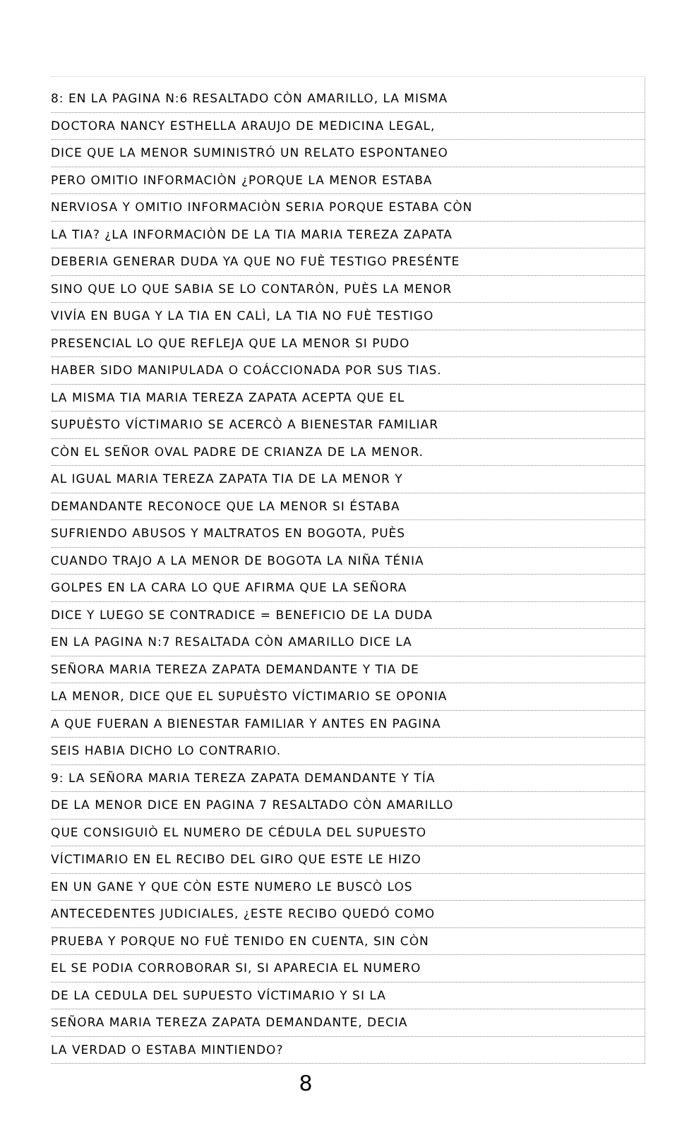8: EN LA PAGINA N:6 RESALTADO CÒN AMARILLO, LA MISMA
DOCTORA NANCY ESTHELLA ARAUJO DE MEDICINA LEGAL,
DICE QUE LA MENOR SUMINISTRÓ UN RELATO ESPONTANEO
PERO OMITIO INFORMACIÒN ¿PORQUE LA MENOR ESTABA
NERVIOSA Y OMITIO INFORMACIÒN SERIA PORQUE ESTABA CÒN
LA TIA? ¿LA INFORMACIÒN DE LA TIA MARIA TEREZA ZAPATA
DEBERIA GENERAR DUDA YA QUE NO FUÈ TESTIGO PRESÉNTE
SINO QUE LO QUE SABIA SE LO CONTARÒN, PUÈS LA MENOR
VIVÍA EN BUGA Y LA TIA EN CALÌ, LA TIA NO FUÈ TESTIGO
PRESENCIAL LO QUE REFLEJA QUE LA MENOR SI PUDO
HABER SIDO MANIPULADA O COÁCCIONADA POR SUS TIAS.
LA MISMA TIA MARIA TEREZA ZAPATA ACEPTA QUE EL
SUPUÈSTO VÍCTIMARIO SE ACERCÒ A BIENESTAR FAMILIAR
CÒN EL SEÑOR OVAL PADRE DE CRIANZA DE LA MENOR.
AL IGUAL MARIA TEREZA ZAPATA TIA DE LA MENOR Y
DEMANDANTE RECONOCE QUE LA MENOR SI ÉSTABA
SUFRIENDO ABUSOS Y MALTRATOS EN BOGOTA, PUÈS
CUANDO TRAJO A LA MENOR DE BOGOTA LA NIÑA TÉNIA
GOLPES EN LA CARA LO QUE AFIRMA QUE LA SEÑORA
DICE Y LUEGO SE CONTRADICE = BENEFICIO DE LA DUDA
EN LA PAGINA N:7 RESALTADA CÒN AMARILLO DICE LA
SEÑORA MARIA TEREZA ZAPATA DEMANDANTE Y TIA DE
LA MENOR, DICE QUE EL SUPUÈSTO VÍCTIMARIO SE OPONIA
A QUE FUERAN A BIENESTAR FAMILIAR Y ANTES EN PAGINA
SEIS HABIA DICHO LO CONTRARIO.
9: LA SEÑORA MARIA TEREZA ZAPATA DEMANDANTE Y TÍA
DE LA MENOR DICE EN PAGINA 7 RESALTADO CÒN AMARILLO
QUE CONSIGUIÒ EL NUMERO DE CÉDULA DEL SUPUESTO
VÍCTIMARIO EN EL RECIBO DEL GIRO QUE ESTE LE HIZO
EN UN GANE Y QUE CÒN ESTE NUMERO LE BUSCÒ LOS
ANTECEDENTES JUDICIALES, ¿ESTE RECIBO QUEDÓ COMO
PRUEBA Y PORQUE NO FUÈ TENIDO EN CUENTA, SIN CÒN
EL SE PODIA CORROBORAR SI, SI APARECIA EL NUMERO
DE LA CEDULA DEL SUPUESTO VÍCTIMARIO Y SI LA
SEÑORA MARIA TEREZA ZAPATA DEMANDANTE, DECIA
LA VERDAD O ESTABA MINTIENDO?
8